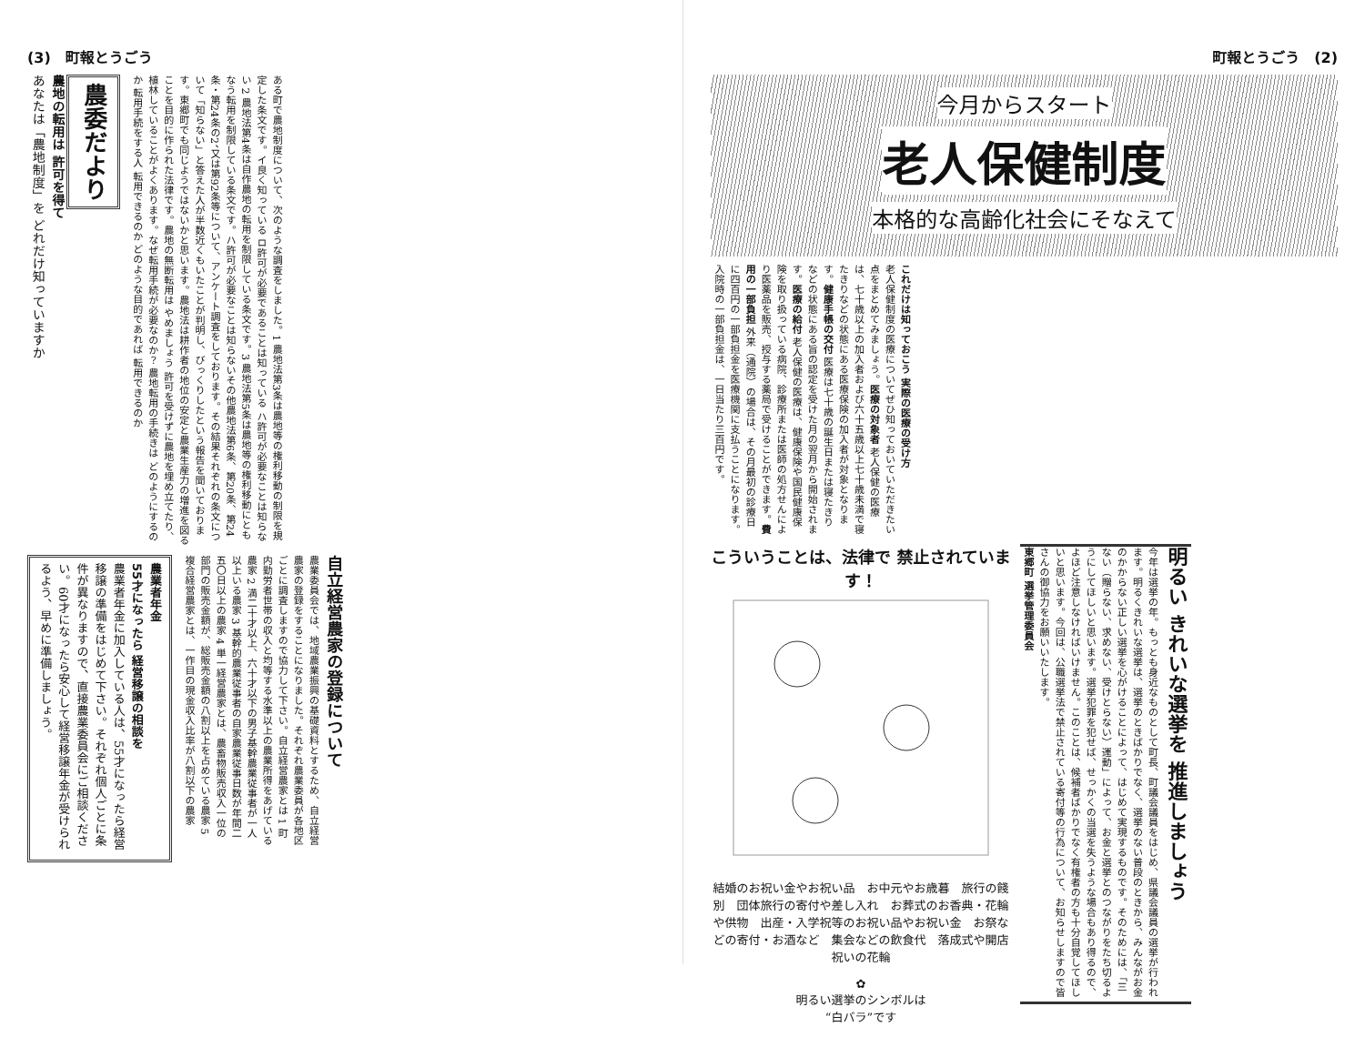(3)　町報とうごう
農委だより
農地の転用は 許可を得て
あなたは「農地制度」を どれだけ知っていますか
ある町で農地制度について、次のような調査をしました。1 農地法第3条は農地等の権利移動の制限を規定した条文です。イ良く知っている ロ許可が必要であることは知っている ハ許可が必要なことは知らない 2 農地法第4条は自作農地の転用を制限している条文です。3 農地法第5条は農地等の権利移動にともなう転用を制限している条文です。ハ許可が必要なことは知らないその他農地法第6条、第20条、第24条・第24条の2、又は第92条等について、アンケート調査をしております。その結果それぞれの条文について「知らない」と答えた人が半数近くもいたことが判明し、びっくりしたという報告を聞いております。東郷町でも同じようではないかと思います。農地法は耕作者の地位の安定と農業生産力の増進を図ることを目的に作られた法律です。農地の無断転用は やめましょう 許可を受けずに農地を埋め立てたり、植林していることがよくあります。なぜ転用手続が必要なのか？ 農地転用の手続きは どのようにするのか 転用手続をする人 転用できるのか どのような目的であれば 転用できるのか
農業者年金
55才になったら 経営移譲の相談を
農業者年金に加入している人は、55才になったら経営移譲の準備をはじめて下さい。それぞれ個人ごとに条件が異なりますので、直接農業委員会にご相談ください。60才になったら安心して経営移譲年金が受けられるよう、早めに準備しましょう。
自立経営農家の登録について
農業委員会では、地域農業振興の基礎資料とするため、自立経営農家の登録をすることになりました。それぞれ農業委員が各地区ごとに調査しますので協力して下さい。自立経営農家とは 1 町内勤労者世帯の収入と均等する水準以上の農業所得をあげている農家 2 満二十才以上、六十才以下の男子基幹農業従事者が一人以上いる農家 3 基幹的農業従事者の自家農業従事日数が年間二五〇日以上の農家 4 単一経営農家とは、農畜物販売収入一位の部門の販売金額が、総販売金額の八割以上を占めている農家 5 複合経営農家とは、一作目の現金収入比率が八割以下の農家
町報とうごう　(2)
今月からスタート
老人保健制度
本格的な高齢化社会にそなえて
これだけは知っておこう 実際の医療の受け方
老人保健制度の医療についてぜひ知っておいていただきたい点をまとめてみましょう。医療の対象者 老人保健の医療は、七十歳以上の加入者および六十五歳以上七十歳未満で寝たきりなどの状態にある医療保険の加入者が対象となります。健康手帳の交付 医療は七十歳の誕生日または寝たきりなどの状態にある旨の認定を受けた月の翌月から開始されます。医療の給付 老人保健の医療は、健康保険や国民健康保険を取り扱っている病院、診療所または医師の処方せんにより医薬品を販売、授与する薬局で受けることができます。費用の一部負担 外来（通院）の場合は、その月最初の診療日に四百円の一部負担金を医療機関に支払うことになります。入院時の一部負担金は、一日当たり三百円です。
こういうことは、法律で 禁止されています！
結婚のお祝い金やお祝い品　お中元やお歳暮　旅行の餞別　団体旅行の寄付や差し入れ　お葬式のお香典・花輪や供物　出産・入学祝等のお祝い品やお祝い金　お祭などの寄付・お酒など　集会などの飲食代　落成式や開店祝いの花輪
✿
明るい選挙のシンボルは
“白バラ”です
明るい きれいな選挙を 推進しましょう
今年は選挙の年。もっとも身近なものとして町長、町議会議員をはじめ、県議会議員の選挙が行われます。明るくきれいな選挙は、選挙のときばかりでなく、選挙のない普段のときから、みんながお金のかからない正しい選挙を心がけることによって、はじめて実現するものです。そのためには、「三ない（贈らない、求めない、受けとらない）運動」によって、お金と選挙とのつながりをたち切るようにしてほしいと思います。選挙犯罪を犯せば、せっかくの当選を失うような場合もあり得るので、よほど注意しなければいけません。このことは、候補者ばかりでなく有権者の方も十分自覚してほしいと思います。今回は、公職選挙法で禁止されている寄付等の行為について、お知らせしますので皆さんの御協力をお願いいたします。
東郷町 選挙管理委員会